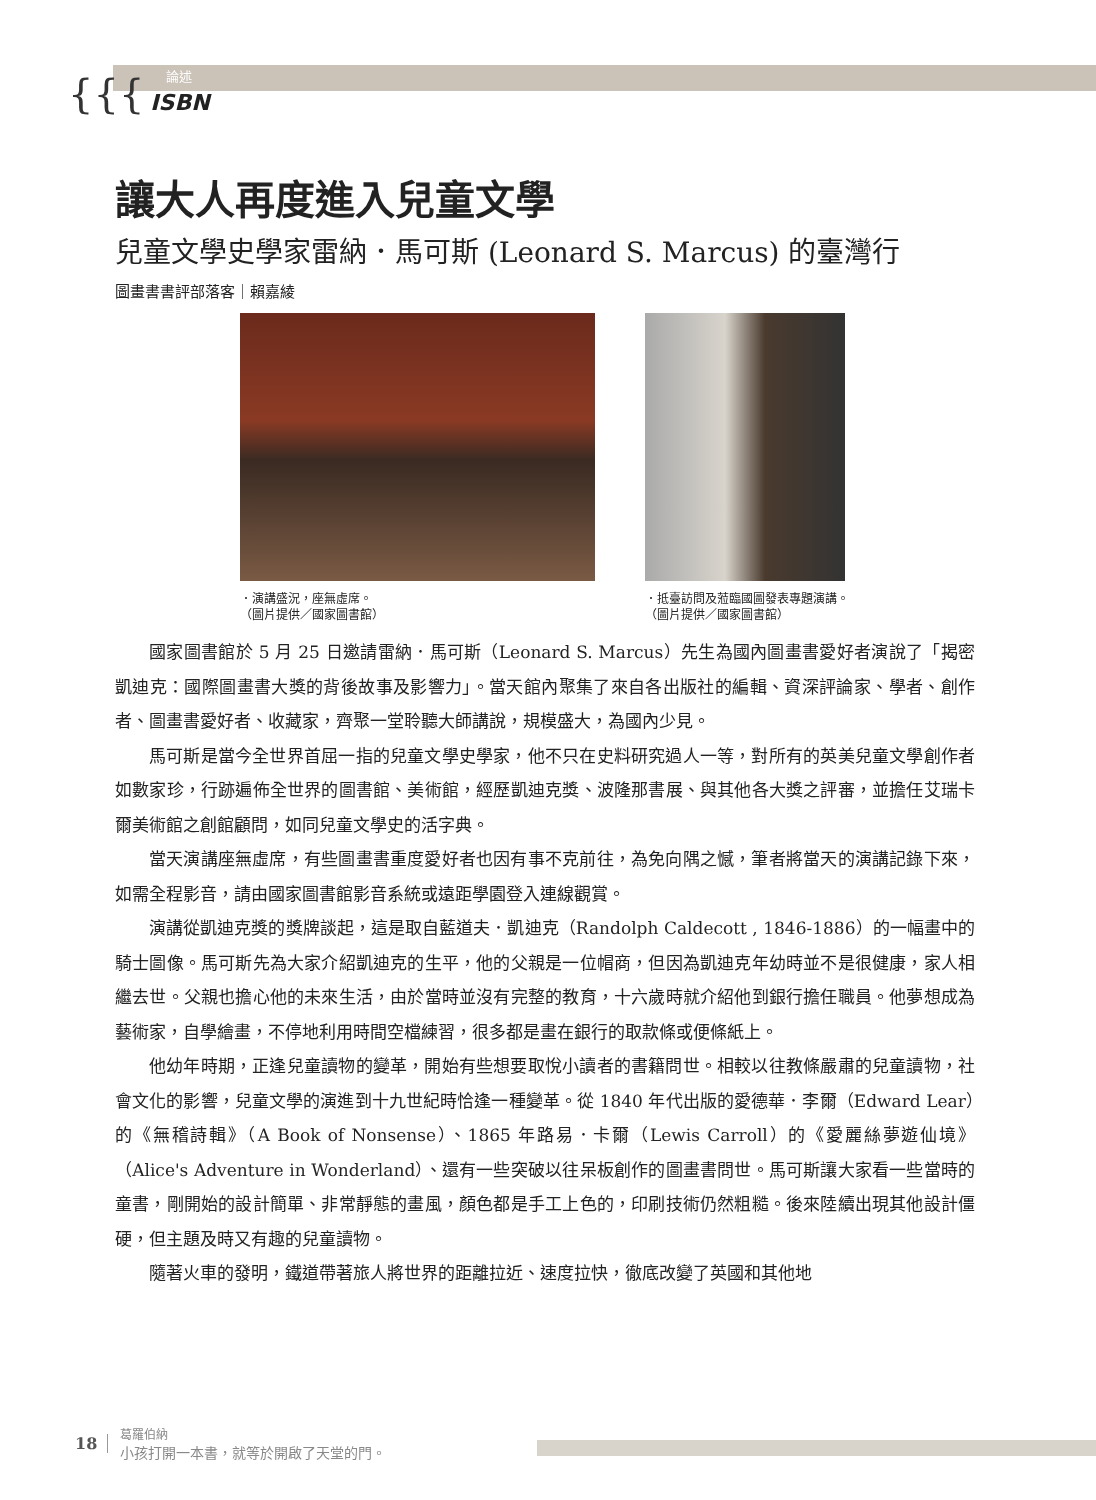{{{
論述
ISBN
讓大人再度進入兒童文學
兒童文學史學家雷納．馬可斯 (Leonard S. Marcus) 的臺灣行
圖畫書書評部落客｜賴嘉綾
．演講盛況，座無虛席。
（圖片提供／國家圖書館）
．抵臺訪問及蒞臨國圖發表專題演講。
（圖片提供／國家圖書館）
國家圖書館於 5 月 25 日邀請雷納．馬可斯（Leonard S. Marcus）先生為國內圖畫書愛好者演說了「揭密凱迪克：國際圖畫書大獎的背後故事及影響力」。當天館內聚集了來自各出版社的編輯、資深評論家、學者、創作者、圖畫書愛好者、收藏家，齊聚一堂聆聽大師講說，規模盛大，為國內少見。
馬可斯是當今全世界首屈一指的兒童文學史學家，他不只在史料研究過人一等，對所有的英美兒童文學創作者如數家珍，行跡遍佈全世界的圖書館、美術館，經歷凱迪克獎、波隆那書展、與其他各大獎之評審，並擔任艾瑞卡爾美術館之創館顧問，如同兒童文學史的活字典。
當天演講座無虛席，有些圖畫書重度愛好者也因有事不克前往，為免向隅之憾，筆者將當天的演講記錄下來，如需全程影音，請由國家圖書館影音系統或遠距學園登入連線觀賞。
演講從凱迪克獎的獎牌談起，這是取自藍道夫．凱迪克（Randolph Caldecott , 1846-1886）的一幅畫中的騎士圖像。馬可斯先為大家介紹凱迪克的生平，他的父親是一位帽商，但因為凱迪克年幼時並不是很健康，家人相繼去世。父親也擔心他的未來生活，由於當時並沒有完整的教育，十六歲時就介紹他到銀行擔任職員。他夢想成為藝術家，自學繪畫，不停地利用時間空檔練習，很多都是畫在銀行的取款條或便條紙上。
他幼年時期，正逢兒童讀物的變革，開始有些想要取悅小讀者的書籍問世。相較以往教條嚴肅的兒童讀物，社會文化的影響，兒童文學的演進到十九世紀時恰逢一種變革。從 1840 年代出版的愛德華．李爾（Edward Lear）的《無稽詩輯》（A Book of Nonsense）、1865 年路易．卡爾（Lewis Carroll）的《愛麗絲夢遊仙境》（Alice's Adventure in Wonderland）、還有一些突破以往呆板創作的圖畫書問世。馬可斯讓大家看一些當時的童書，剛開始的設計簡單、非常靜態的畫風，顏色都是手工上色的，印刷技術仍然粗糙。後來陸續出現其他設計僵硬，但主題及時又有趣的兒童讀物。
隨著火車的發明，鐵道帶著旅人將世界的距離拉近、速度拉快，徹底改變了英國和其他地
18
葛羅伯納
小孩打開一本書，就等於開啟了天堂的門。